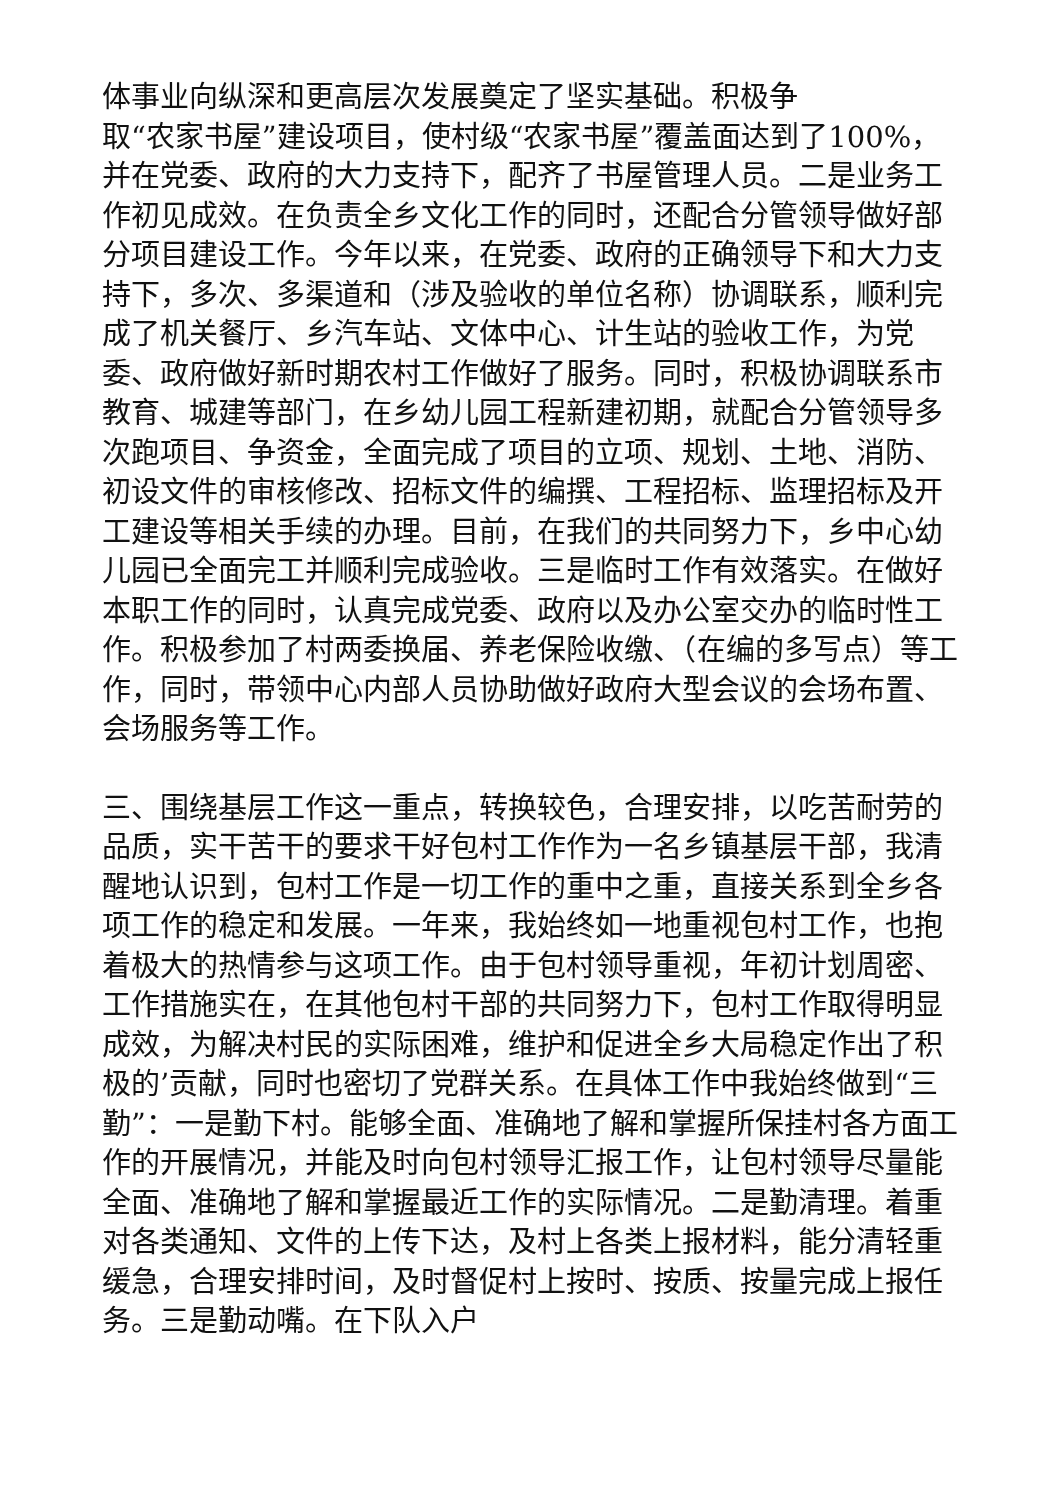体事业向纵深和更高层次发展奠定了坚实基础。积极争
取“农家书屋”建设项目，使村级“农家书屋”覆盖面达到了100%，并在党委、政府的大力支持下，配齐了书屋管理人员。二是业务工作初见成效。在负责全乡文化工作的同时，还配合分管领导做好部分项目建设工作。今年以来，在党委、政府的正确领导下和大力支持下，多次、多渠道和（涉及验收的单位名称）协调联系，顺利完成了机关餐厅、乡汽车站、文体中心、计生站的验收工作，为党委、政府做好新时期农村工作做好了服务。同时，积极协调联系市教育、城建等部门，在乡幼儿园工程新建初期，就配合分管领导多次跑项目、争资金，全面完成了项目的立项、规划、土地、消防、初设文件的审核修改、招标文件的编撰、工程招标、监理招标及开工建设等相关手续的办理。目前，在我们的共同努力下，乡中心幼儿园已全面完工并顺利完成验收。三是临时工作有效落实。在做好本职工作的同时，认真完成党委、政府以及办公室交办的临时性工作。积极参加了村两委换届、养老保险收缴、（在编的多写点）等工作，同时，带领中心内部人员协助做好政府大型会议的会场布置、会场服务等工作。
三、围绕基层工作这一重点，转换较色，合理安排，以吃苦耐劳的品质，实干苦干的要求干好包村工作作为一名乡镇基层干部，我清醒地认识到，包村工作是一切工作的重中之重，直接关系到全乡各项工作的稳定和发展。一年来，我始终如一地重视包村工作，也抱着极大的热情参与这项工作。由于包村领导重视，年初计划周密、工作措施实在，在其他包村干部的共同努力下，包村工作取得明显成效，为解决村民的实际困难，维护和促进全乡大局稳定作出了积极的’贡献，同时也密切了党群关系。在具体工作中我始终做到“三勤”：一是勤下村。能够全面、准确地了解和掌握所保挂村各方面工作的开展情况，并能及时向包村领导汇报工作，让包村领导尽量能全面、准确地了解和掌握最近工作的实际情况。二是勤清理。着重对各类通知、文件的上传下达，及村上各类上报材料，能分清轻重缓急，合理安排时间，及时督促村上按时、按质、按量完成上报任务。三是勤动嘴。在下队入户